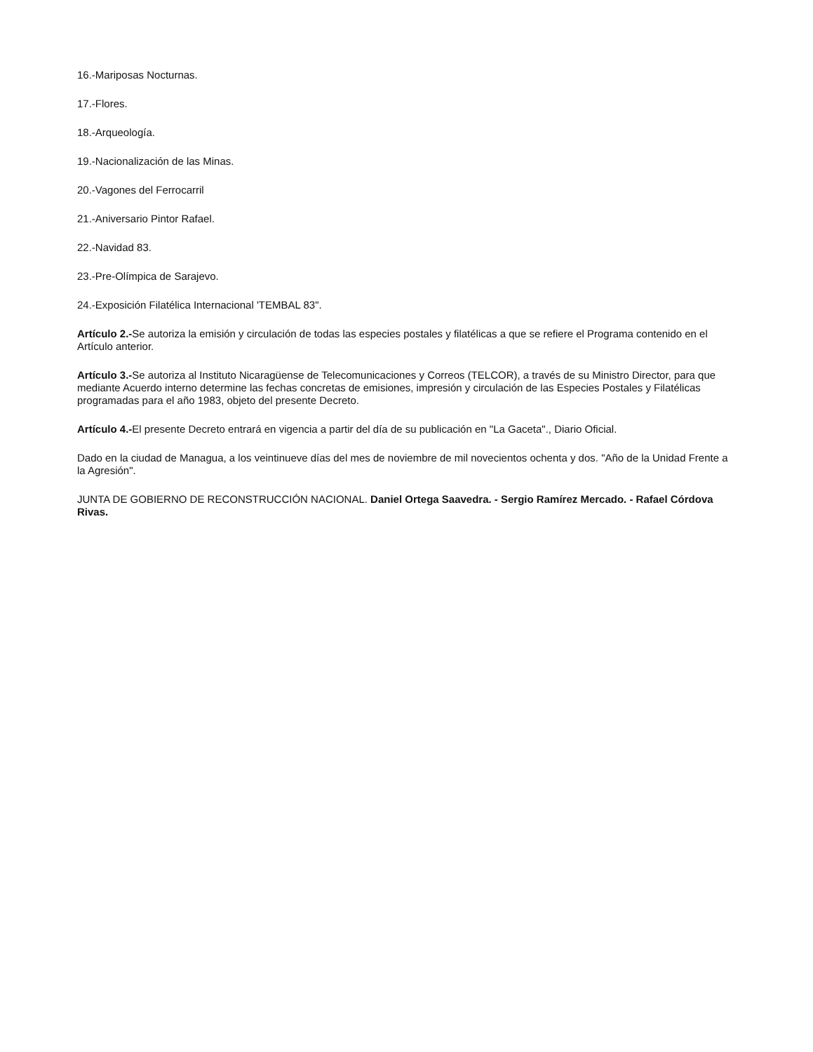16.-Mariposas Nocturnas.
17.-Flores.
18.-Arqueología.
19.-Nacionalización de las Minas.
20.-Vagones del Ferrocarril
21.-Aniversario Pintor Rafael.
22.-Navidad 83.
23.-Pre-Olímpica de Sarajevo.
24.-Exposición Filatélica Internacional 'TEMBAL 83".
Artículo 2.-Se autoriza la emisión y circulación de todas las especies postales y filatélicas a que se refiere el Programa contenido en el Artículo anterior.
Artículo 3.-Se autoriza al Instituto Nicaragüense de Telecomunicaciones y Correos (TELCOR), a través de su Ministro Director, para que mediante Acuerdo interno determine las fechas concretas de emisiones, impresión y circulación de las Especies Postales y Filatélicas programadas para el año 1983, objeto del presente Decreto.
Artículo 4.-El presente Decreto entrará en vigencia a partir del día de su publicación en "La Gaceta"., Diario Oficial.
Dado en la ciudad de Managua, a los veintinueve días del mes de noviembre de mil novecientos ochenta y dos. "Año de la Unidad Frente a la Agresión".
JUNTA DE GOBIERNO DE RECONSTRUCCIÓN NACIONAL. Daniel Ortega Saavedra. - Sergio Ramírez Mercado. - Rafael Córdova Rivas.